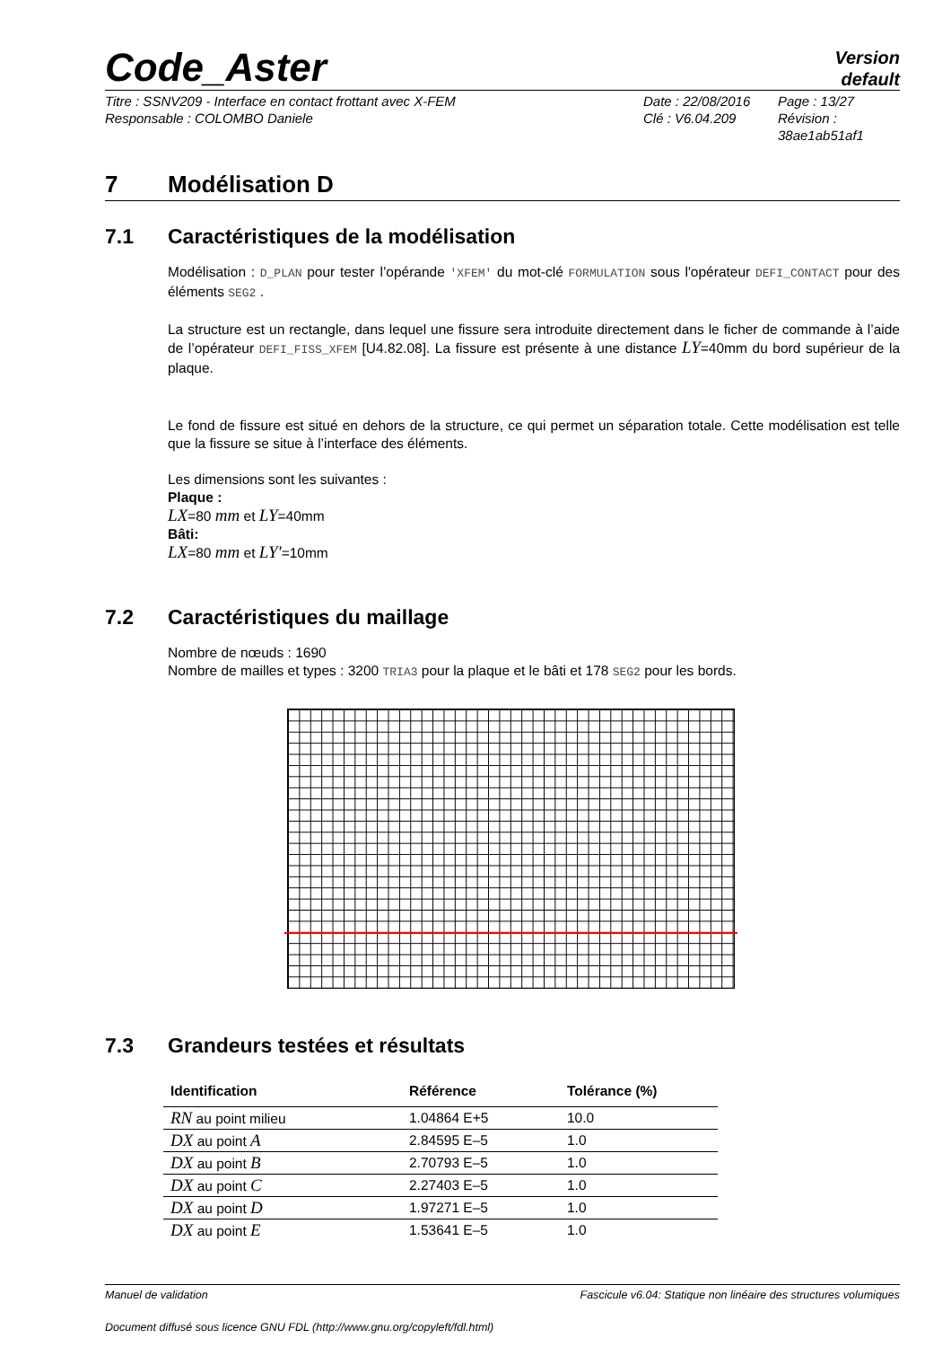Code_Aster
Version
default
Titre : SSNV209 - Interface en contact frottant avec X-FEM
Date : 22/08/2016
Page : 13/27
Responsable : COLOMBO Daniele
Clé : V6.04.209
Révision :
38ae1ab51af1
7 Modélisation D
7.1 Caractéristiques de la modélisation
Modélisation : D_PLAN pour tester l’opérande 'XFEM' du mot-clé FORMULATION sous l'opérateur DEFI_CONTACT pour des éléments SEG2 .
La structure est un rectangle, dans lequel une fissure sera introduite directement dans le ficher de commande à l’aide de l’opérateur DEFI_FISS_XFEM [U4.82.08]. La fissure est présente à une distance LY=40mm du bord supérieur de la plaque.
Le fond de fissure est situé en dehors de la structure, ce qui permet un séparation totale. Cette modélisation est telle que la fissure se situe à l’interface des éléments.
Les dimensions sont les suivantes :
Plaque :
LX=80 mm et LY=40mm
Bâti:
LX=80 mm et LY'=10mm
7.2 Caractéristiques du maillage
Nombre de nœuds : 1690
Nombre de mailles et types : 3200 TRIA3 pour la plaque et le bâti et 178 SEG2 pour les bords.
7.3 Grandeurs testées et résultats
| Identification | Référence | Tolérance (%) |
| --- | --- | --- |
| RN au point milieu | 1.04864 E+5 | 10.0 |
| DX au point A | 2.84595 E–5 | 1.0 |
| DX au point B | 2.70793 E–5 | 1.0 |
| DX au point C | 2.27403 E–5 | 1.0 |
| DX au point D | 1.97271 E–5 | 1.0 |
| DX au point E | 1.53641 E–5 | 1.0 |
Manuel de validation Fascicule v6.04: Statique non linéaire des structures volumiques
Document diffusé sous licence GNU FDL (http://www.gnu.org/copyleft/fdl.html)